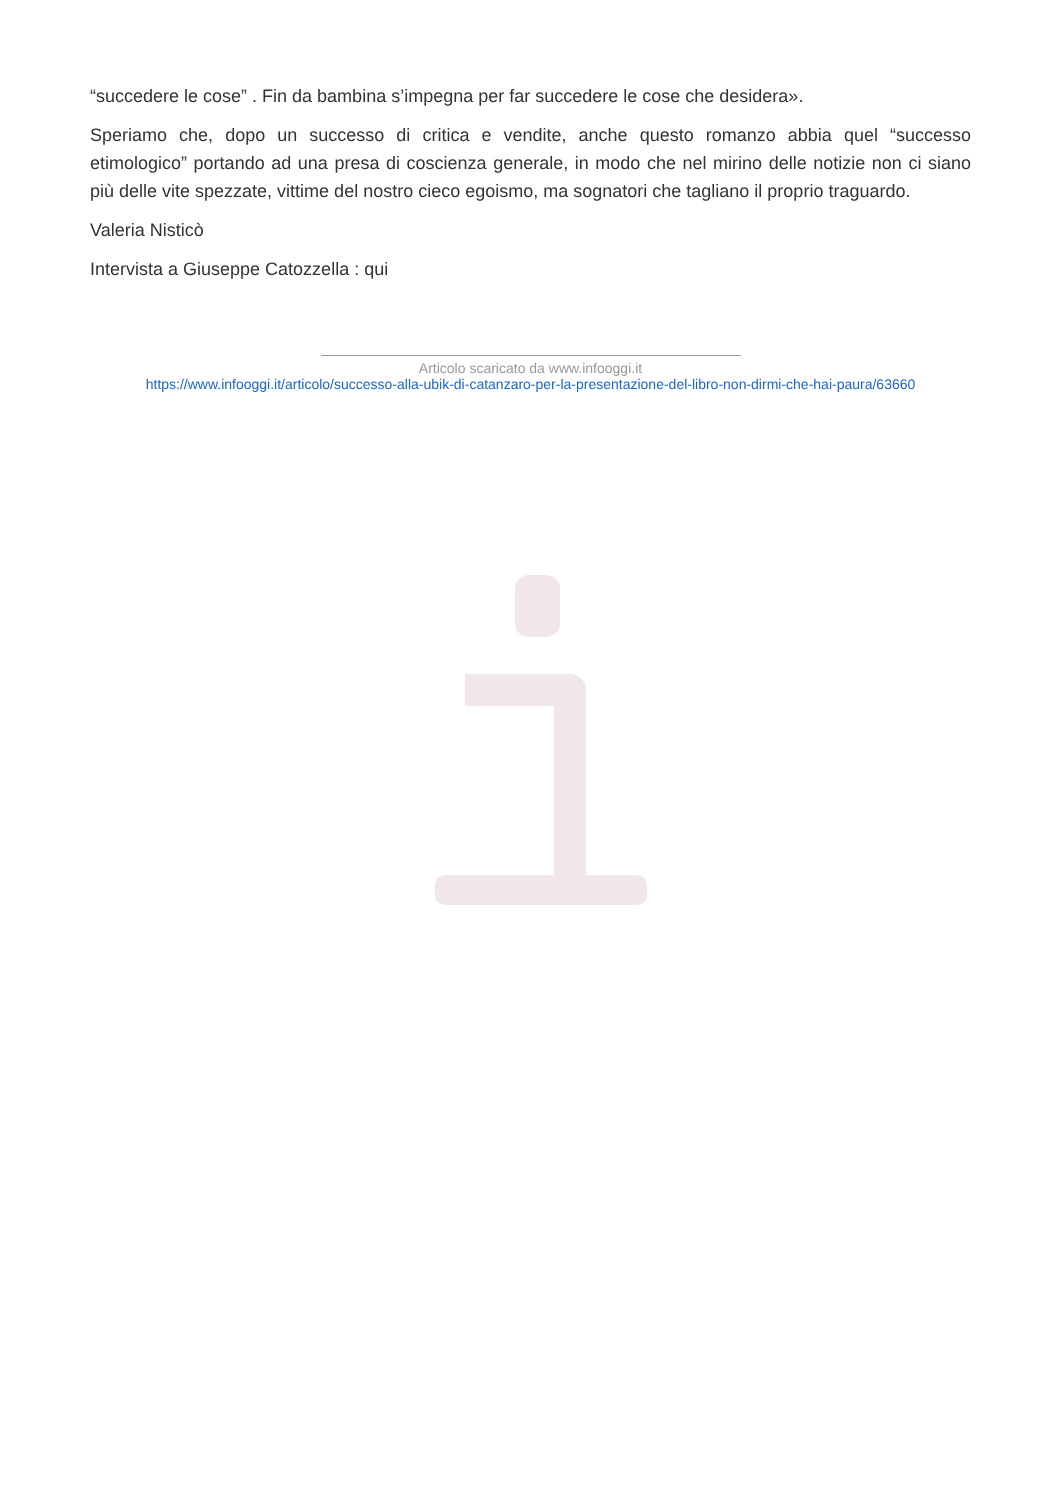“succedere le cose” . Fin da bambina s’impegna per far succedere le cose che desidera».
Speriamo che, dopo un successo di critica e vendite, anche questo romanzo abbia quel “successo etimologico” portando ad una presa di coscienza generale, in modo che nel mirino delle notizie non ci siano più delle vite spezzate, vittime del nostro cieco egoismo, ma sognatori che tagliano il proprio traguardo.
Valeria Nisticò
Intervista a Giuseppe Catozzella : qui
Articolo scaricato da www.infooggi.it
https://www.infooggi.it/articolo/successo-alla-ubik-di-catanzaro-per-la-presentazione-del-libro-non-dirmi-che-hai-paura/63660